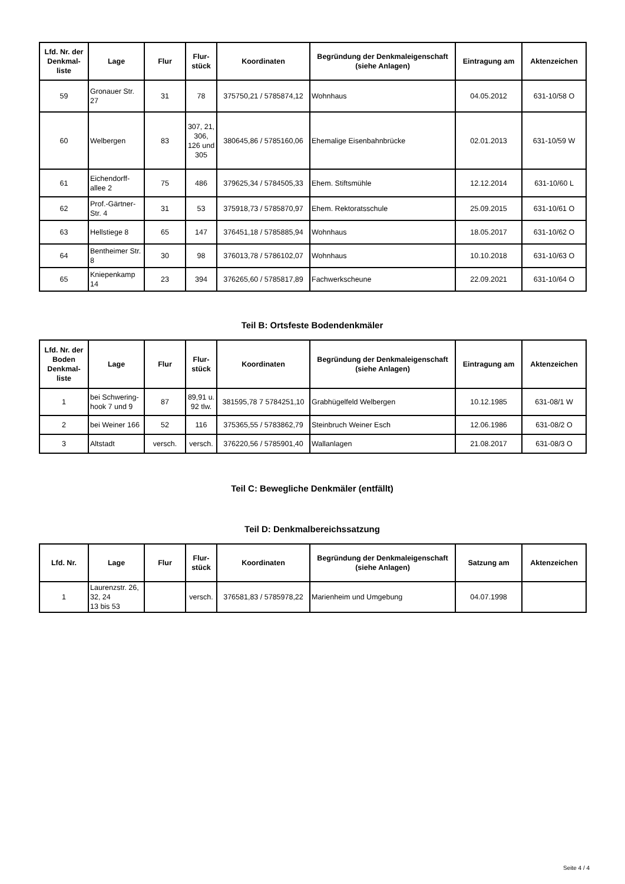| Lfd. Nr. der Denkmal-liste | Lage | Flur | Flur-stück | Koordinaten | Begründung der Denkmaleigenschaft (siehe Anlagen) | Eintragung am | Aktenzeichen |
| --- | --- | --- | --- | --- | --- | --- | --- |
| 59 | Gronauer Str. 27 | 31 | 78 | 375750,21 / 5785874,12 | Wohnhaus | 04.05.2012 | 631-10/58 O |
| 60 | Welbergen | 83 | 307, 21, 306, 126 und 305 | 380645,86 / 5785160,06 | Ehemalige Eisenbahnbrücke | 02.01.2013 | 631-10/59 W |
| 61 | Eichendorff-allee 2 | 75 | 486 | 379625,34 / 5784505,33 | Ehem. Stiftsmühle | 12.12.2014 | 631-10/60 L |
| 62 | Prof.-Gärtner-Str. 4 | 31 | 53 | 375918,73 / 5785870,97 | Ehem. Rektoratsschule | 25.09.2015 | 631-10/61 O |
| 63 | Hellstiege 8 | 65 | 147 | 376451,18 / 5785885,94 | Wohnhaus | 18.05.2017 | 631-10/62 O |
| 64 | Bentheimer Str. 8 | 30 | 98 | 376013,78 / 5786102,07 | Wohnhaus | 10.10.2018 | 631-10/63 O |
| 65 | Kniepenkamp 14 | 23 | 394 | 376265,60 / 5785817,89 | Fachwerkscheune | 22.09.2021 | 631-10/64 O |
Teil B: Ortsfeste Bodendenkmäler
| Lfd. Nr. der Boden Denkmal-liste | Lage | Flur | Flur-stück | Koordinaten | Begründung der Denkmaleigenschaft (siehe Anlagen) | Eintragung am | Aktenzeichen |
| --- | --- | --- | --- | --- | --- | --- | --- |
| 1 | bei Schwering-hook 7 und 9 | 87 | 89,91 u. 92 tlw. | 381595,78 7 5784251,10 | Grabhügelfeld Welbergen | 10.12.1985 | 631-08/1 W |
| 2 | bei Weiner 166 | 52 | 116 | 375365,55 / 5783862,79 | Steinbruch Weiner Esch | 12.06.1986 | 631-08/2 O |
| 3 | Altstadt | versch. | versch. | 376220,56 / 5785901,40 | Wallanlagen | 21.08.2017 | 631-08/3 O |
Teil C: Bewegliche Denkmäler (entfällt)
Teil D: Denkmalbereichssatzung
| Lfd. Nr. | Lage | Flur | Flur-stück | Koordinaten | Begründung der Denkmaleigenschaft (siehe Anlagen) | Satzung am | Aktenzeichen |
| --- | --- | --- | --- | --- | --- | --- | --- |
| 1 | Laurenzstr. 26, 32, 24 13 bis 53 | | versch. | 376581,83 / 5785978,22 | Marienheim und Umgebung | 04.07.1998 | |
Seite 4 / 4